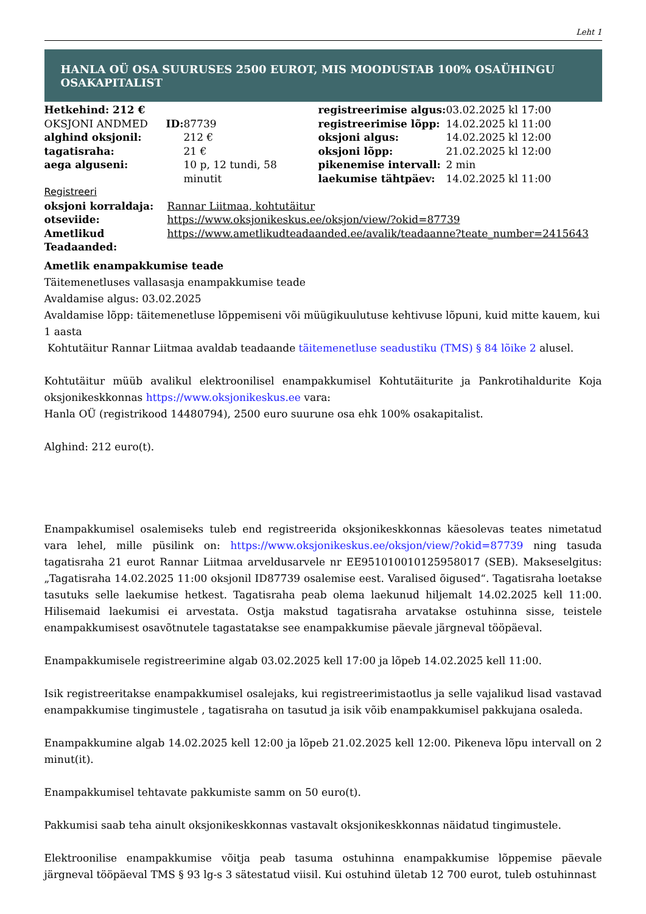Leht 1
HANLA OÜ OSA SUURUSES 2500 EUROT, MIS MOODUSTAB 100% OSAÜHINGU OSAKAPITALIST
| / Hetkehind: 212 € / / / OKSJONI ANDMED / ID: 87739 / / alghind oksjonil: / 212 € / / tagatisraha: / 21 € / / aega alguseni: / 10 p, 12 tundi, 58 minutit / | / registreerimise algus: / 03.02.2025 kl 17:00 / / registreerimise lõpp: / 14.02.2025 kl 11:00 / / oksjoni algus: / 14.02.2025 kl 12:00 / / oksjoni lõpp: / 21.02.2025 kl 12:00 / / pikenemise intervall: / 2 min / / laekumise tähtpäev: / 14.02.2025 kl 11:00 / |
Registreeri
| oksjoni korraldaja: | Rannar Liitmaa, kohtutäitur |
| otseviide: | https://www.oksjonikeskus.ee/oksjon/view/?okid=87739 |
| Ametlikud Teadaanded: | https://www.ametlikudteadaanded.ee/avalik/teadaanne?teate_number=2415643 |
Ametlik enampakkumise teade
Täitemenetluses vallasasja enampakkumise teade
Avaldamise algus: 03.02.2025
Avaldamise lõpp: täitemenetluse lõppemiseni või müügikuulutuse kehtivuse lõpuni, kuid mitte kauem, kui 1 aasta
Kohtutäitur Rannar Liitmaa avaldab teadaande täitemenetluse seadustiku (TMS) § 84 lõike 2 alusel.
Kohtutäitur müüb avalikul elektroonilisel enampakkumisel Kohtutäiturite ja Pankrotihaldurite Koja oksjonikeskkonnas https://www.oksjonikeskus.ee vara:
Hanla OÜ (registrikood 14480794), 2500 euro suurune osa ehk 100% osakapitalist.
Alghind: 212 euro(t).
Enampakkumisel osalemiseks tuleb end registreerida oksjonikeskkonnas käesolevas teates nimetatud vara lehel, mille püsilink on: https://www.oksjonikeskus.ee/oksjon/view/?okid=87739 ning tasuda tagatisraha 21 eurot Rannar Liitmaa arveldusarvele nr EE951010010125958017 (SEB). Makseselgitus: „Tagatisraha 14.02.2025 11:00 oksjonil ID87739 osalemise eest. Varalised õigused“. Tagatisraha loetakse tasutuks selle laekumise hetkest. Tagatisraha peab olema laekunud hiljemalt 14.02.2025 kell 11:00. Hilisemaid laekumisi ei arvestata. Ostja makstud tagatisraha arvatakse ostuhinna sisse, teistele enampakkumisest osavõtnutele tagastatakse see enampakkumise päevale järgneval tööpäeval.
Enampakkumisele registreerimine algab 03.02.2025 kell 17:00 ja lõpeb 14.02.2025 kell 11:00.
Isik registreeritakse enampakkumisel osalejaks, kui registreerimistaotlus ja selle vajalikud lisad vastavad enampakkumise tingimustele , tagatisraha on tasutud ja isik võib enampakkumisel pakkujana osaleda.
Enampakkumine algab 14.02.2025 kell 12:00 ja lõpeb 21.02.2025 kell 12:00. Pikeneva lõpu intervall on 2 minut(it).
Enampakkumisel tehtavate pakkumiste samm on 50 euro(t).
Pakkumisi saab teha ainult oksjonikeskkonnas vastavalt oksjonikeskkonnas näidatud tingimustele.
Elektroonilise enampakkumise võitja peab tasuma ostuhinna enampakkumise lõppemise päevale järgneval tööpäeval TMS § 93 lg-s 3 sätestatud viisil. Kui ostuhind ületab 12 700 eurot, tuleb ostuhinnast